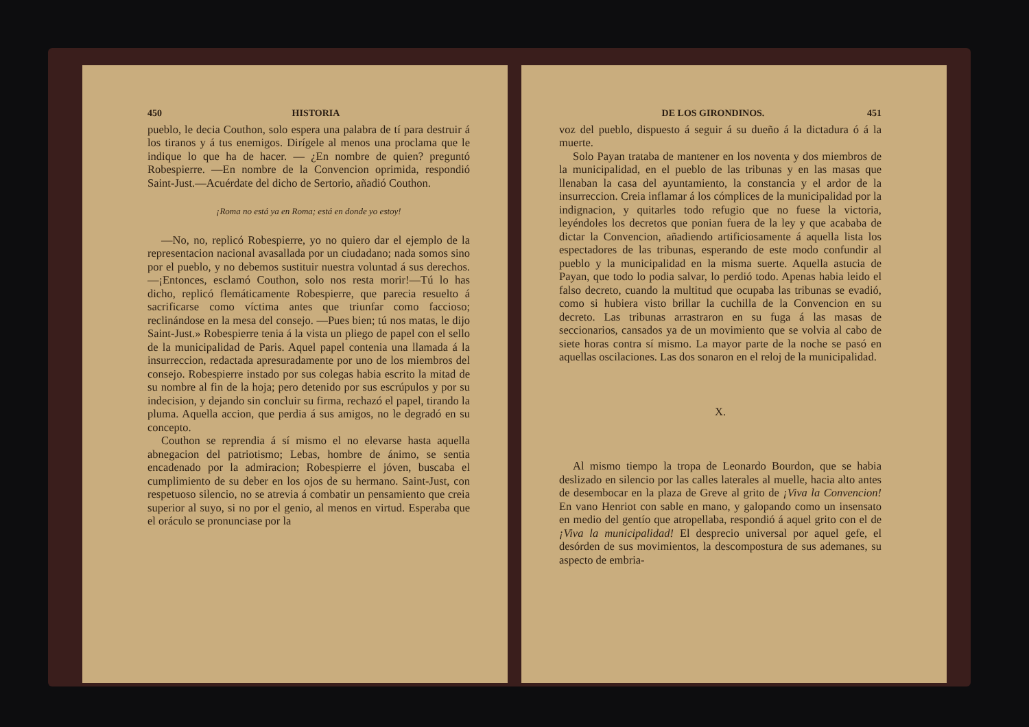450 HISTORIA
pueblo, le decia Couthon, solo espera una palabra de tí para destruir á los tiranos y á tus enemigos. Dirígele al menos una proclama que le indique lo que ha de hacer. — ¿En nombre de quien? preguntó Robespierre. —En nombre de la Convencion oprimida, respondió Saint-Just.—Acuérdate del dicho de Sertorio, añadió Couthon.
¡Roma no está ya en Roma; está en donde yo estoy!
—No, no, replicó Robespierre, yo no quiero dar el ejemplo de la representacion nacional avasallada por un ciudadano; nada somos sino por el pueblo, y no debemos sustituir nuestra voluntad á sus derechos.—¡Entonces, esclamó Couthon, solo nos resta morir!—Tú lo has dicho, replicó flemáticamente Robespierre, que parecia resuelto á sacrificarse como víctima antes que triunfar como faccioso; reclinándose en la mesa del consejo. —Pues bien; tú nos matas, le dijo Saint-Just.» Robespierre tenia á la vista un pliego de papel con el sello de la municipalidad de Paris. Aquel papel contenia una llamada á la insurreccion, redactada apresuradamente por uno de los miembros del consejo. Robespierre instado por sus colegas habia escrito la mitad de su nombre al fin de la hoja; pero detenido por sus escrúpulos y por su indecision, y dejando sin concluir su firma, rechazó el papel, tirando la pluma. Aquella accion, que perdia á sus amigos, no le degradó en su concepto.
Couthon se reprendia á sí mismo el no elevarse hasta aquella abnegacion del patriotismo; Lebas, hombre de ánimo, se sentia encadenado por la admiracion; Robespierre el jóven, buscaba el cumplimiento de su deber en los ojos de su hermano. Saint-Just, con respetuoso silencio, no se atrevia á combatir un pensamiento que creia superior al suyo, si no por el genio, al menos en virtud. Esperaba que el oráculo se pronunciase por la
DE LOS GIRONDINOS. 451
voz del pueblo, dispuesto á seguir á su dueño á la dictadura ó á la muerte.
Solo Payan trataba de mantener en los noventa y dos miembros de la municipalidad, en el pueblo de las tribunas y en las masas que llenaban la casa del ayuntamiento, la constancia y el ardor de la insurreccion. Creia inflamar á los cómplices de la municipalidad por la indignacion, y quitarles todo refugio que no fuese la victoria, leyéndoles los decretos que ponian fuera de la ley y que acababa de dictar la Convencion, añadiendo artificiosamente á aquella lista los espectadores de las tribunas, esperando de este modo confundir al pueblo y la municipalidad en la misma suerte. Aquella astucia de Payan, que todo lo podia salvar, lo perdió todo. Apenas habia leido el falso decreto, cuando la multitud que ocupaba las tribunas se evadió, como si hubiera visto brillar la cuchilla de la Convencion en su decreto. Las tribunas arrastraron en su fuga á las masas de seccionarios, cansados ya de un movimiento que se volvia al cabo de siete horas contra sí mismo. La mayor parte de la noche se pasó en aquellas oscilaciones. Las dos sonaron en el reloj de la municipalidad.
X.
Al mismo tiempo la tropa de Leonardo Bourdon, que se habia deslizado en silencio por las calles laterales al muelle, hacia alto antes de desembocar en la plaza de Greve al grito de ¡Viva la Convencion! En vano Henriot con sable en mano, y galopando como un insensato en medio del gentío que atropellaba, respondió á aquel grito con el de ¡Viva la municipalidad! El desprecio universal por aquel gefe, el desórden de sus movimientos, la descompostura de sus ademanes, su aspecto de embria-